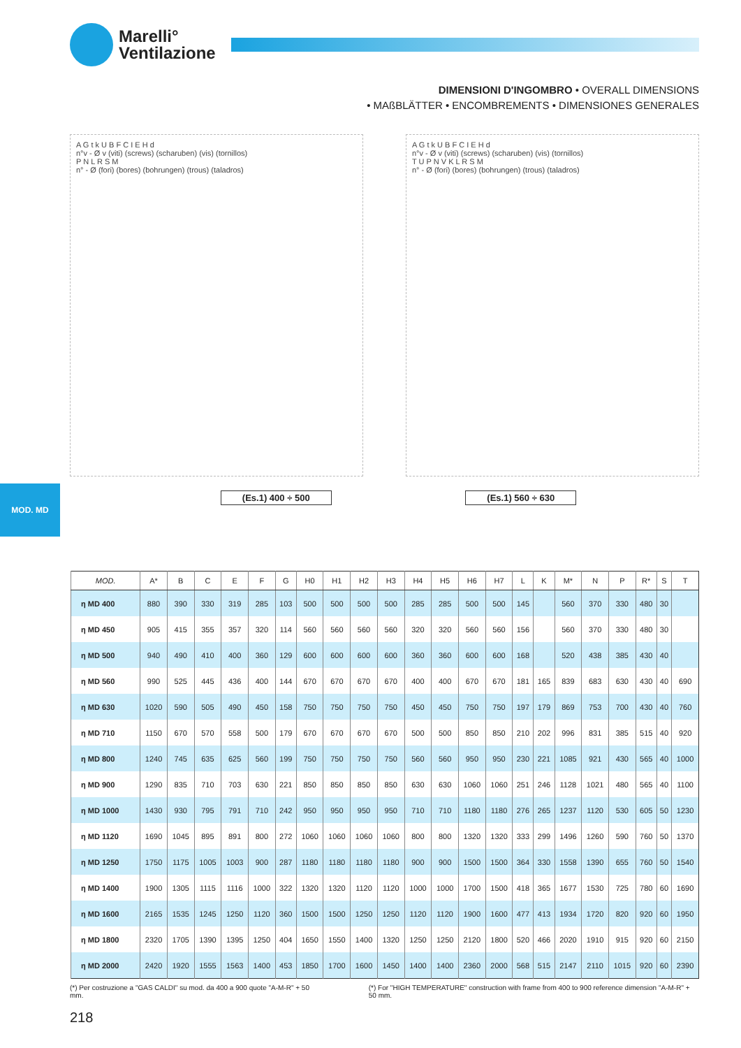Marelli°
Ventilazione
DIMENSIONI D'INGOMBRO • OVERALL DIMENSIONS
• MAßBLÄTTER • ENCOMBREMENTS • DIMENSIONES GENERALES
A G t k U B F C I E H d
n°v - Ø v (viti) (screws) (scharuben) (vis) (tornillos)
P N L R S M
n° - Ø (fori) (bores) (bohrungen) (trous) (taladros)
A G t k U B F C I E H d
n°v - Ø v (viti) (screws) (scharuben) (vis) (tornillos)
T U P N V K L R S M
n° - Ø (fori) (bores) (bohrungen) (trous) (taladros)
(Es.1) 400 ÷ 500 (Es.1) 560 ÷ 630
MOD. MD
| MOD. | A* | B | C | E | F | G | H0 | H1 | H2 | H3 | H4 | H5 | H6 | H7 | L | K | M* | N | P | R* | S | T |
| --- | --- | --- | --- | --- | --- | --- | --- | --- | --- | --- | --- | --- | --- | --- | --- | --- | --- | --- | --- | --- | --- | --- |
| η MD 400 | 880 | 390 | 330 | 319 | 285 | 103 | 500 | 500 | 500 | 500 | 285 | 285 | 500 | 500 | 145 | | 560 | 370 | 330 | 480 | 30 | |
| η MD 450 | 905 | 415 | 355 | 357 | 320 | 114 | 560 | 560 | 560 | 560 | 320 | 320 | 560 | 560 | 156 | | 560 | 370 | 330 | 480 | 30 | |
| η MD 500 | 940 | 490 | 410 | 400 | 360 | 129 | 600 | 600 | 600 | 600 | 360 | 360 | 600 | 600 | 168 | | 520 | 438 | 385 | 430 | 40 | |
| η MD 560 | 990 | 525 | 445 | 436 | 400 | 144 | 670 | 670 | 670 | 670 | 400 | 400 | 670 | 670 | 181 | 165 | 839 | 683 | 630 | 430 | 40 | 690 |
| η MD 630 | 1020 | 590 | 505 | 490 | 450 | 158 | 750 | 750 | 750 | 750 | 450 | 450 | 750 | 750 | 197 | 179 | 869 | 753 | 700 | 430 | 40 | 760 |
| η MD 710 | 1150 | 670 | 570 | 558 | 500 | 179 | 670 | 670 | 670 | 670 | 500 | 500 | 850 | 850 | 210 | 202 | 996 | 831 | 385 | 515 | 40 | 920 |
| η MD 800 | 1240 | 745 | 635 | 625 | 560 | 199 | 750 | 750 | 750 | 750 | 560 | 560 | 950 | 950 | 230 | 221 | 1085 | 921 | 430 | 565 | 40 | 1000 |
| η MD 900 | 1290 | 835 | 710 | 703 | 630 | 221 | 850 | 850 | 850 | 850 | 630 | 630 | 1060 | 1060 | 251 | 246 | 1128 | 1021 | 480 | 565 | 40 | 1100 |
| η MD 1000 | 1430 | 930 | 795 | 791 | 710 | 242 | 950 | 950 | 950 | 950 | 710 | 710 | 1180 | 1180 | 276 | 265 | 1237 | 1120 | 530 | 605 | 50 | 1230 |
| η MD 1120 | 1690 | 1045 | 895 | 891 | 800 | 272 | 1060 | 1060 | 1060 | 1060 | 800 | 800 | 1320 | 1320 | 333 | 299 | 1496 | 1260 | 590 | 760 | 50 | 1370 |
| η MD 1250 | 1750 | 1175 | 1005 | 1003 | 900 | 287 | 1180 | 1180 | 1180 | 1180 | 900 | 900 | 1500 | 1500 | 364 | 330 | 1558 | 1390 | 655 | 760 | 50 | 1540 |
| η MD 1400 | 1900 | 1305 | 1115 | 1116 | 1000 | 322 | 1320 | 1320 | 1120 | 1120 | 1000 | 1000 | 1700 | 1500 | 418 | 365 | 1677 | 1530 | 725 | 780 | 60 | 1690 |
| η MD 1600 | 2165 | 1535 | 1245 | 1250 | 1120 | 360 | 1500 | 1500 | 1250 | 1250 | 1120 | 1120 | 1900 | 1600 | 477 | 413 | 1934 | 1720 | 820 | 920 | 60 | 1950 |
| η MD 1800 | 2320 | 1705 | 1390 | 1395 | 1250 | 404 | 1650 | 1550 | 1400 | 1320 | 1250 | 1250 | 2120 | 1800 | 520 | 466 | 2020 | 1910 | 915 | 920 | 60 | 2150 |
| η MD 2000 | 2420 | 1920 | 1555 | 1563 | 1400 | 453 | 1850 | 1700 | 1600 | 1450 | 1400 | 1400 | 2360 | 2000 | 568 | 515 | 2147 | 2110 | 1015 | 920 | 60 | 2390 |
(*) Per costruzione a "GAS CALDI" su mod. da 400 a 900 quote "A-M-R" + 50 mm.
(*) For "HIGH TEMPERATURE" construction with frame from 400 to 900 reference dimension "A-M-R" + 50 mm.
218